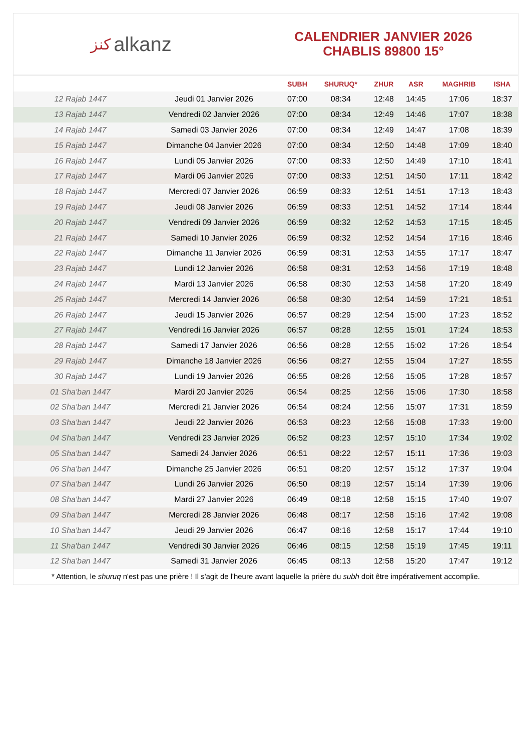ﻛﻨﺰ alkanz
CALENDRIER JANVIER 2026
CHABLIS 89800 15°
| | | SUBH | SHURUQ* | ZHUR | ASR | MAGHRIB | ISHA |
| --- | --- | --- | --- | --- | --- | --- | --- |
| 12 Rajab 1447 | Jeudi 01 Janvier 2026 | 07:00 | 08:34 | 12:48 | 14:45 | 17:06 | 18:37 |
| 13 Rajab 1447 | Vendredi 02 Janvier 2026 | 07:00 | 08:34 | 12:49 | 14:46 | 17:07 | 18:38 |
| 14 Rajab 1447 | Samedi 03 Janvier 2026 | 07:00 | 08:34 | 12:49 | 14:47 | 17:08 | 18:39 |
| 15 Rajab 1447 | Dimanche 04 Janvier 2026 | 07:00 | 08:34 | 12:50 | 14:48 | 17:09 | 18:40 |
| 16 Rajab 1447 | Lundi 05 Janvier 2026 | 07:00 | 08:33 | 12:50 | 14:49 | 17:10 | 18:41 |
| 17 Rajab 1447 | Mardi 06 Janvier 2026 | 07:00 | 08:33 | 12:51 | 14:50 | 17:11 | 18:42 |
| 18 Rajab 1447 | Mercredi 07 Janvier 2026 | 06:59 | 08:33 | 12:51 | 14:51 | 17:13 | 18:43 |
| 19 Rajab 1447 | Jeudi 08 Janvier 2026 | 06:59 | 08:33 | 12:51 | 14:52 | 17:14 | 18:44 |
| 20 Rajab 1447 | Vendredi 09 Janvier 2026 | 06:59 | 08:32 | 12:52 | 14:53 | 17:15 | 18:45 |
| 21 Rajab 1447 | Samedi 10 Janvier 2026 | 06:59 | 08:32 | 12:52 | 14:54 | 17:16 | 18:46 |
| 22 Rajab 1447 | Dimanche 11 Janvier 2026 | 06:59 | 08:31 | 12:53 | 14:55 | 17:17 | 18:47 |
| 23 Rajab 1447 | Lundi 12 Janvier 2026 | 06:58 | 08:31 | 12:53 | 14:56 | 17:19 | 18:48 |
| 24 Rajab 1447 | Mardi 13 Janvier 2026 | 06:58 | 08:30 | 12:53 | 14:58 | 17:20 | 18:49 |
| 25 Rajab 1447 | Mercredi 14 Janvier 2026 | 06:58 | 08:30 | 12:54 | 14:59 | 17:21 | 18:51 |
| 26 Rajab 1447 | Jeudi 15 Janvier 2026 | 06:57 | 08:29 | 12:54 | 15:00 | 17:23 | 18:52 |
| 27 Rajab 1447 | Vendredi 16 Janvier 2026 | 06:57 | 08:28 | 12:55 | 15:01 | 17:24 | 18:53 |
| 28 Rajab 1447 | Samedi 17 Janvier 2026 | 06:56 | 08:28 | 12:55 | 15:02 | 17:26 | 18:54 |
| 29 Rajab 1447 | Dimanche 18 Janvier 2026 | 06:56 | 08:27 | 12:55 | 15:04 | 17:27 | 18:55 |
| 30 Rajab 1447 | Lundi 19 Janvier 2026 | 06:55 | 08:26 | 12:56 | 15:05 | 17:28 | 18:57 |
| 01 Sha'ban 1447 | Mardi 20 Janvier 2026 | 06:54 | 08:25 | 12:56 | 15:06 | 17:30 | 18:58 |
| 02 Sha'ban 1447 | Mercredi 21 Janvier 2026 | 06:54 | 08:24 | 12:56 | 15:07 | 17:31 | 18:59 |
| 03 Sha'ban 1447 | Jeudi 22 Janvier 2026 | 06:53 | 08:23 | 12:56 | 15:08 | 17:33 | 19:00 |
| 04 Sha'ban 1447 | Vendredi 23 Janvier 2026 | 06:52 | 08:23 | 12:57 | 15:10 | 17:34 | 19:02 |
| 05 Sha'ban 1447 | Samedi 24 Janvier 2026 | 06:51 | 08:22 | 12:57 | 15:11 | 17:36 | 19:03 |
| 06 Sha'ban 1447 | Dimanche 25 Janvier 2026 | 06:51 | 08:20 | 12:57 | 15:12 | 17:37 | 19:04 |
| 07 Sha'ban 1447 | Lundi 26 Janvier 2026 | 06:50 | 08:19 | 12:57 | 15:14 | 17:39 | 19:06 |
| 08 Sha'ban 1447 | Mardi 27 Janvier 2026 | 06:49 | 08:18 | 12:58 | 15:15 | 17:40 | 19:07 |
| 09 Sha'ban 1447 | Mercredi 28 Janvier 2026 | 06:48 | 08:17 | 12:58 | 15:16 | 17:42 | 19:08 |
| 10 Sha'ban 1447 | Jeudi 29 Janvier 2026 | 06:47 | 08:16 | 12:58 | 15:17 | 17:44 | 19:10 |
| 11 Sha'ban 1447 | Vendredi 30 Janvier 2026 | 06:46 | 08:15 | 12:58 | 15:19 | 17:45 | 19:11 |
| 12 Sha'ban 1447 | Samedi 31 Janvier 2026 | 06:45 | 08:13 | 12:58 | 15:20 | 17:47 | 19:12 |
* Attention, le shuruq n'est pas une prière ! Il s'agit de l'heure avant laquelle la prière du subh doit être impérativement accomplie.